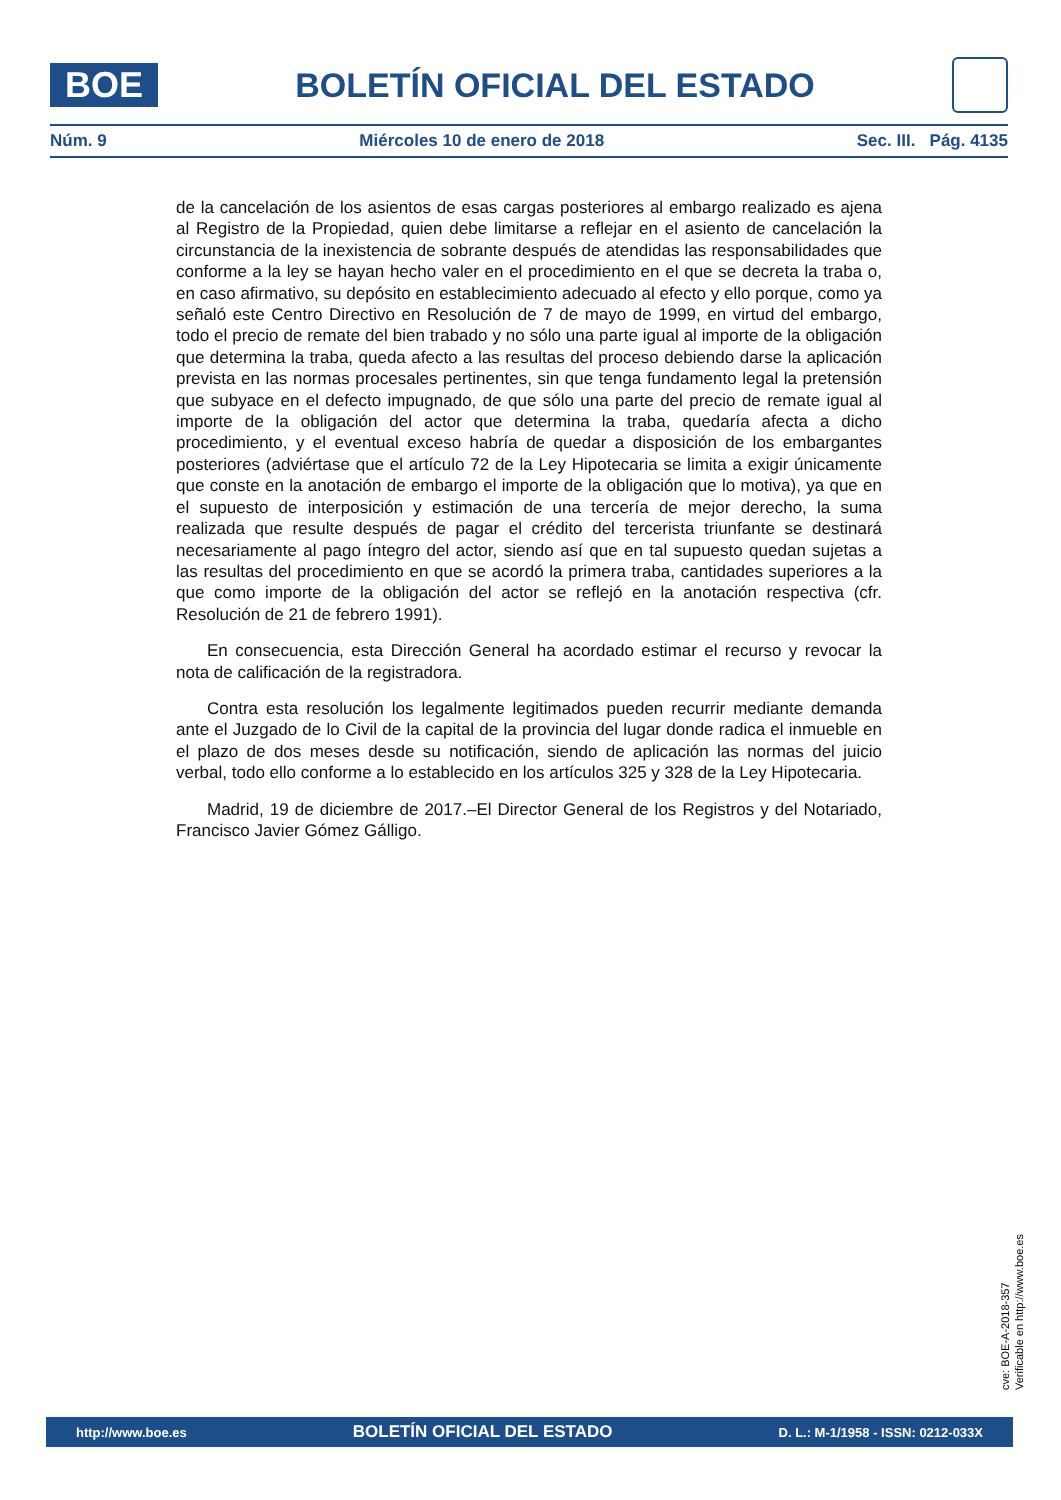BOE
BOLETÍN OFICIAL DEL ESTADO
Núm. 9 Miércoles 10 de enero de 2018 Sec. III. Pág. 4135
de la cancelación de los asientos de esas cargas posteriores al embargo realizado es ajena al Registro de la Propiedad, quien debe limitarse a reflejar en el asiento de cancelación la circunstancia de la inexistencia de sobrante después de atendidas las responsabilidades que conforme a la ley se hayan hecho valer en el procedimiento en el que se decreta la traba o, en caso afirmativo, su depósito en establecimiento adecuado al efecto y ello porque, como ya señaló este Centro Directivo en Resolución de 7 de mayo de 1999, en virtud del embargo, todo el precio de remate del bien trabado y no sólo una parte igual al importe de la obligación que determina la traba, queda afecto a las resultas del proceso debiendo darse la aplicación prevista en las normas procesales pertinentes, sin que tenga fundamento legal la pretensión que subyace en el defecto impugnado, de que sólo una parte del precio de remate igual al importe de la obligación del actor que determina la traba, quedaría afecta a dicho procedimiento, y el eventual exceso habría de quedar a disposición de los embargantes posteriores (adviértase que el artículo 72 de la Ley Hipotecaria se limita a exigir únicamente que conste en la anotación de embargo el importe de la obligación que lo motiva), ya que en el supuesto de interposición y estimación de una tercería de mejor derecho, la suma realizada que resulte después de pagar el crédito del tercerista triunfante se destinará necesariamente al pago íntegro del actor, siendo así que en tal supuesto quedan sujetas a las resultas del procedimiento en que se acordó la primera traba, cantidades superiores a la que como importe de la obligación del actor se reflejó en la anotación respectiva (cfr. Resolución de 21 de febrero 1991).
En consecuencia, esta Dirección General ha acordado estimar el recurso y revocar la nota de calificación de la registradora.
Contra esta resolución los legalmente legitimados pueden recurrir mediante demanda ante el Juzgado de lo Civil de la capital de la provincia del lugar donde radica el inmueble en el plazo de dos meses desde su notificación, siendo de aplicación las normas del juicio verbal, todo ello conforme a lo establecido en los artículos 325 y 328 de la Ley Hipotecaria.
Madrid, 19 de diciembre de 2017.–El Director General de los Registros y del Notariado, Francisco Javier Gómez Gálligo.
cve: BOE-A-2018-357
Verificable en http://www.boe.es
http://www.boe.es BOLETÍN OFICIAL DEL ESTADO D. L.: M-1/1958 - ISSN: 0212-033X